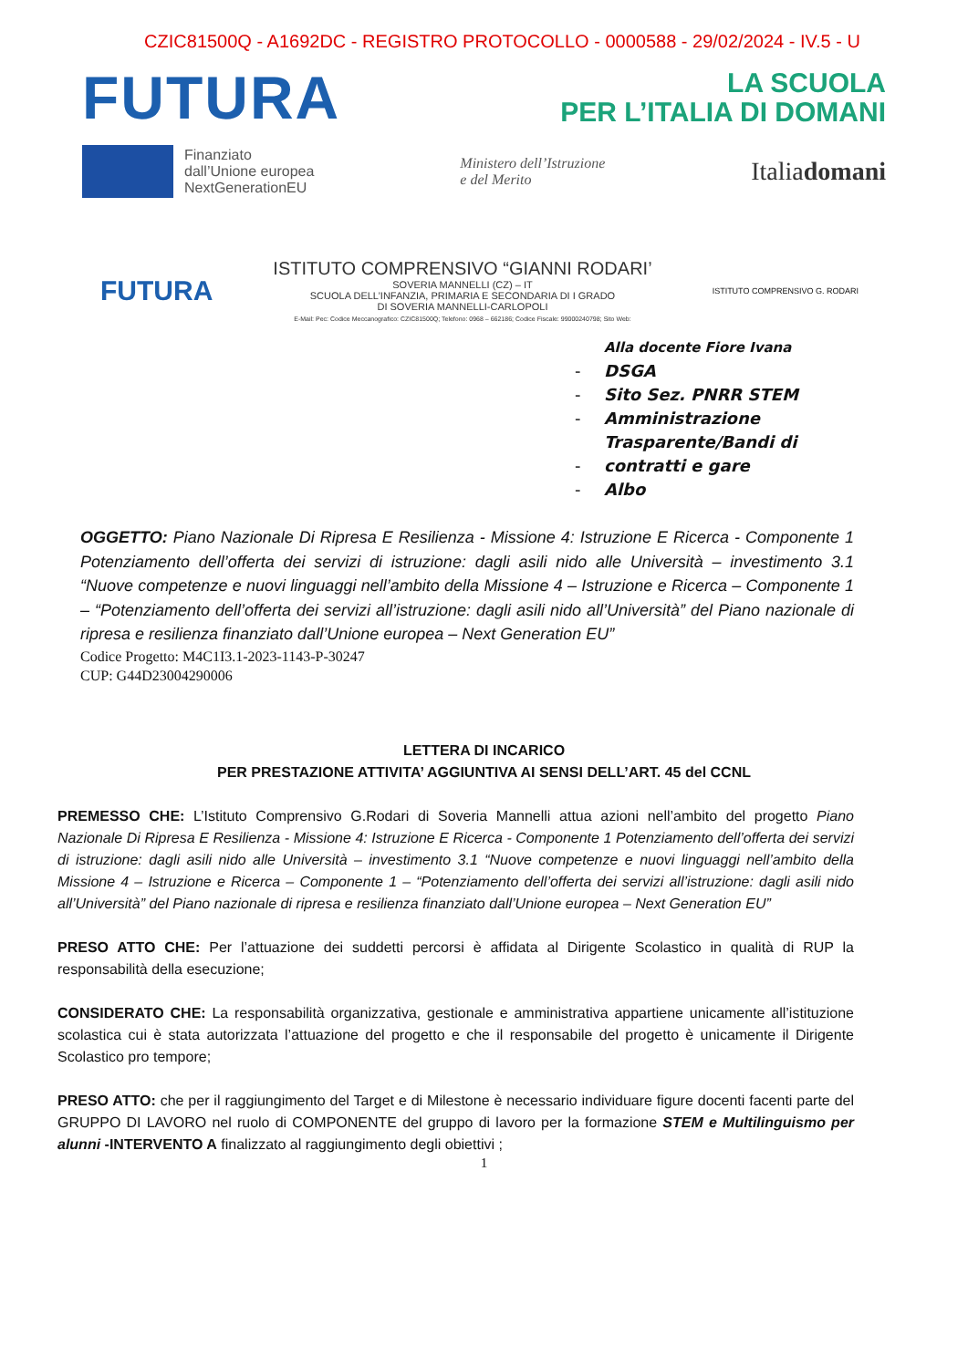CZIC81500Q - A1692DC - REGISTRO PROTOCOLLO - 0000588 - 29/02/2024 - IV.5 - U
FUTURA
LA SCUOLA
PER L’ITALIA DI DOMANI
Finanziato
dall’Unione europea
NextGenerationEU
Ministero dell’Istruzione
e del Merito
Italiadomani
FUTURA
ISTITUTO COMPRENSIVO “GIANNI RODARI’
SOVERIA MANNELLI (CZ) – IT
SCUOLA DELL’INFANZIA, PRIMARIA E SECONDARIA DI I GRADO
DI SOVERIA MANNELLI-CARLOPOLI
E-Mail: Pec: Codice Meccanografico: CZIC81500Q; Telefono: 0968 – 662186; Codice Fiscale: 99000240798; Sito Web:
ISTITUTO COMPRENSIVO G. RODARI
Alla docente Fiore Ivana
- DSGA
- Sito Sez. PNRR STEM
- Amministrazione
Trasparente/Bandi di
- contratti e gare
- Albo
OGGETTO: Piano Nazionale Di Ripresa E Resilienza - Missione 4: Istruzione E Ricerca - Componente 1 Potenziamento dell’offerta dei servizi di istruzione: dagli asili nido alle Università – investimento 3.1 “Nuove competenze e nuovi linguaggi nell’ambito della Missione 4 – Istruzione e Ricerca – Componente 1 – “Potenziamento dell’offerta dei servizi all’istruzione: dagli asili nido all’Università” del Piano nazionale di ripresa e resilienza finanziato dall’Unione europea – Next Generation EU”
Codice Progetto: M4C1I3.1-2023-1143-P-30247
CUP: G44D23004290006
LETTERA DI INCARICO
PER PRESTAZIONE ATTIVITA’ AGGIUNTIVA AI SENSI DELL’ART. 45 del CCNL
PREMESSO CHE: L’Istituto Comprensivo G.Rodari di Soveria Mannelli attua azioni nell’ambito del progetto Piano Nazionale Di Ripresa E Resilienza - Missione 4: Istruzione E Ricerca - Componente 1 Potenziamento dell’offerta dei servizi di istruzione: dagli asili nido alle Università – investimento 3.1 “Nuove competenze e nuovi linguaggi nell’ambito della Missione 4 – Istruzione e Ricerca – Componente 1 – “Potenziamento dell’offerta dei servizi all’istruzione: dagli asili nido all’Università” del Piano nazionale di ripresa e resilienza finanziato dall’Unione europea – Next Generation EU”
PRESO ATTO CHE: Per l’attuazione dei suddetti percorsi è affidata al Dirigente Scolastico in qualità di RUP la responsabilità della esecuzione;
CONSIDERATO CHE: La responsabilità organizzativa, gestionale e amministrativa appartiene unicamente all’istituzione scolastica cui è stata autorizzata l’attuazione del progetto e che il responsabile del progetto è unicamente il Dirigente Scolastico pro tempore;
PRESO ATTO: che per il raggiungimento del Target e di Milestone è necessario individuare figure docenti facenti parte del GRUPPO DI LAVORO nel ruolo di COMPONENTE del gruppo di lavoro per la formazione STEM e Multilinguismo per alunni -INTERVENTO A finalizzato al raggiungimento degli obiettivi ;
1